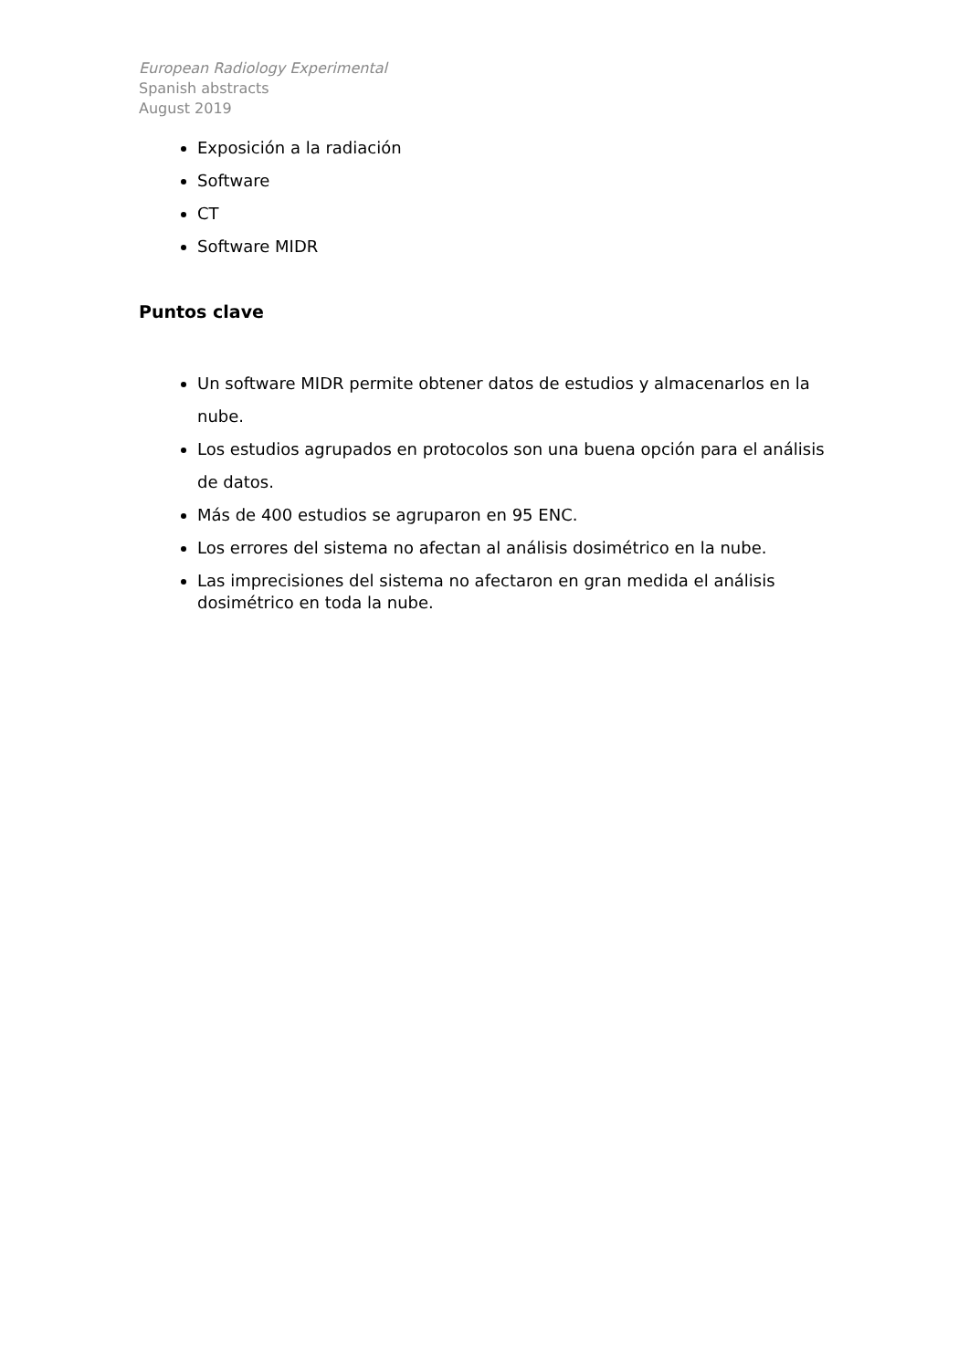European Radiology Experimental
Spanish abstracts
August 2019
Exposición a la radiación
Software
CT
Software MIDR
Puntos clave
Un software MIDR permite obtener datos de estudios y almacenarlos en la nube.
Los estudios agrupados en protocolos son una buena opción para el análisis de datos.
Más de 400 estudios se agruparon en 95 ENC.
Los errores del sistema no afectan al análisis dosimétrico en la nube.
Las imprecisiones del sistema no afectaron en gran medida el análisis dosimétrico en toda la nube.